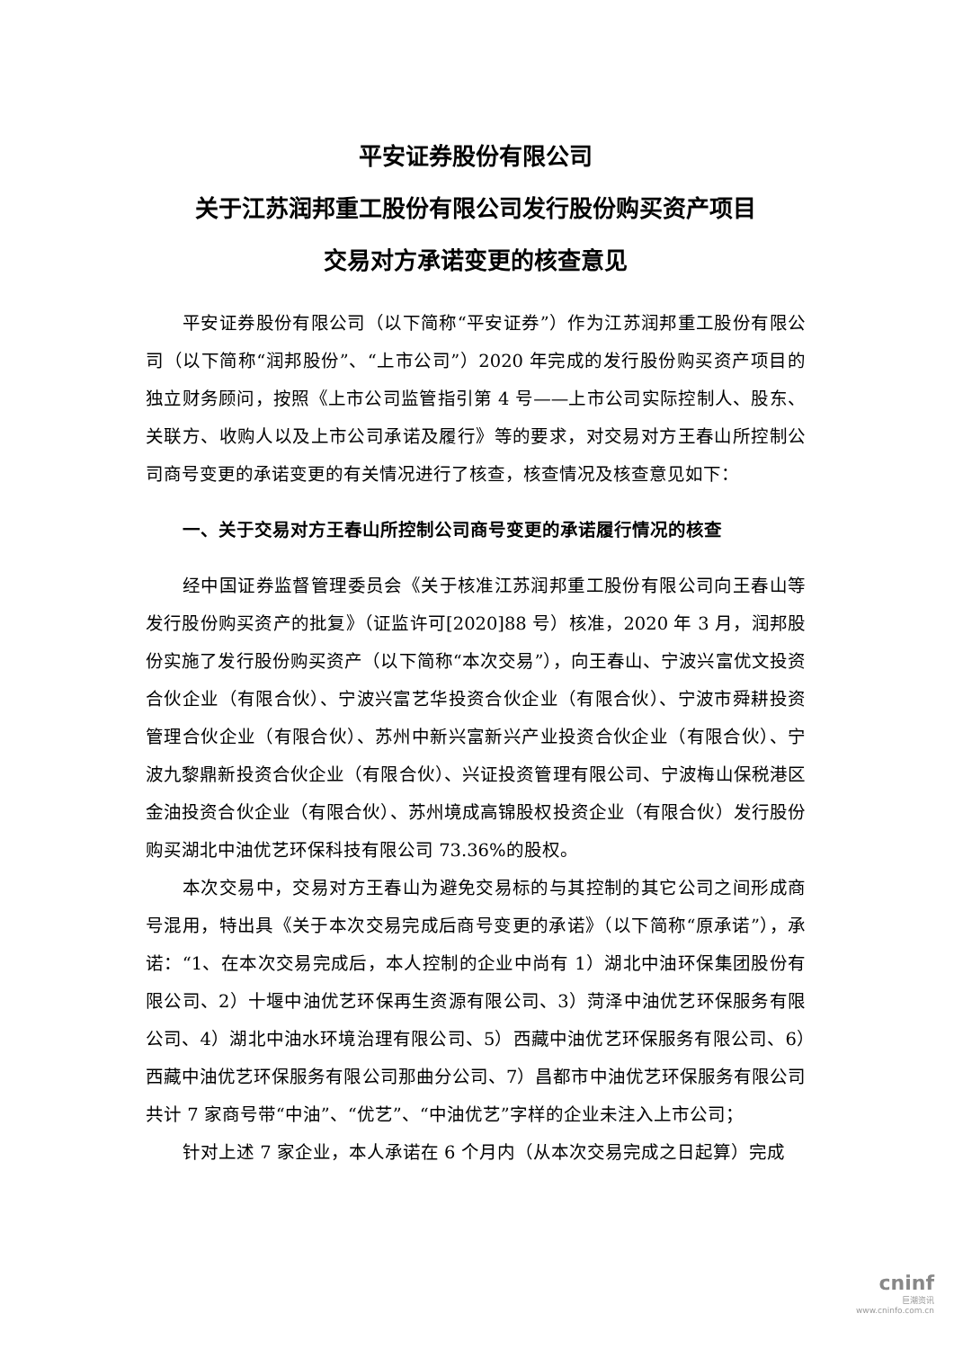平安证券股份有限公司
关于江苏润邦重工股份有限公司发行股份购买资产项目
交易对方承诺变更的核查意见
平安证券股份有限公司（以下简称“平安证券”）作为江苏润邦重工股份有限公司（以下简称“润邦股份”、“上市公司”）2020 年完成的发行股份购买资产项目的独立财务顾问，按照《上市公司监管指引第 4 号——上市公司实际控制人、股东、关联方、收购人以及上市公司承诺及履行》等的要求，对交易对方王春山所控制公司商号变更的承诺变更的有关情况进行了核查，核查情况及核查意见如下：
一、关于交易对方王春山所控制公司商号变更的承诺履行情况的核查
经中国证券监督管理委员会《关于核准江苏润邦重工股份有限公司向王春山等发行股份购买资产的批复》（证监许可[2020]88 号）核准，2020 年 3 月，润邦股份实施了发行股份购买资产（以下简称“本次交易”），向王春山、宁波兴富优文投资合伙企业（有限合伙）、宁波兴富艺华投资合伙企业（有限合伙）、宁波市舜耕投资管理合伙企业（有限合伙）、苏州中新兴富新兴产业投资合伙企业（有限合伙）、宁波九黎鼎新投资合伙企业（有限合伙）、兴证投资管理有限公司、宁波梅山保税港区金油投资合伙企业（有限合伙）、苏州境成高锦股权投资企业（有限合伙）发行股份购买湖北中油优艺环保科技有限公司 73.36%的股权。
本次交易中，交易对方王春山为避免交易标的与其控制的其它公司之间形成商号混用，特出具《关于本次交易完成后商号变更的承诺》（以下简称“原承诺”），承诺：“1、在本次交易完成后，本人控制的企业中尚有 1）湖北中油环保集团股份有限公司、2）十堰中油优艺环保再生资源有限公司、3）菏泽中油优艺环保服务有限公司、4）湖北中油水环境治理有限公司、5）西藏中油优艺环保服务有限公司、6）西藏中油优艺环保服务有限公司那曲分公司、7）昌都市中油优艺环保服务有限公司共计 7 家商号带“中油”、“优艺”、“中油优艺”字样的企业未注入上市公司；
针对上述 7 家企业，本人承诺在 6 个月内（从本次交易完成之日起算）完成
cninf
巨潮资讯
www.cninfo.com.cn